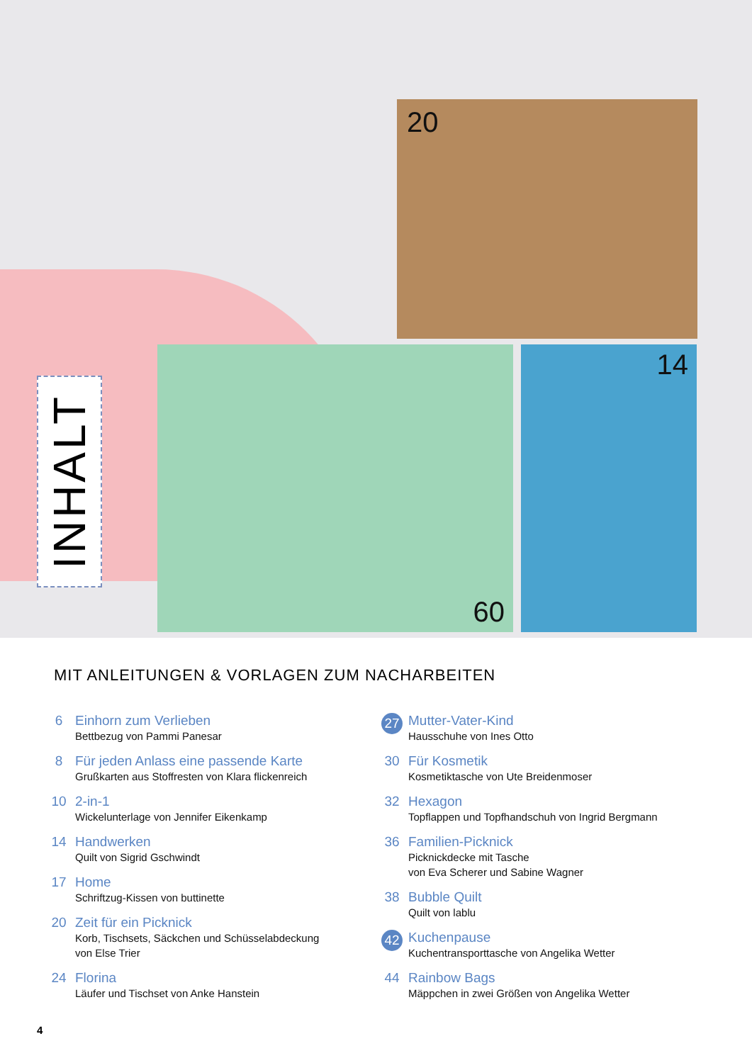20
60 14
INHALT
MIT ANLEITUNGEN & VORLAGEN ZUM NACHARBEITEN
6 Einhorn zum Verlieben
Bettbezug von Pammi Panesar
8 Für jeden Anlass eine passende Karte
Grußkarten aus Stoffresten von Klara flickenreich
10 2-in-1
Wickelunterlage von Jennifer Eikenkamp
14 Handwerken
Quilt von Sigrid Gschwindt
17 Home
Schriftzug-Kissen von buttinette
20 Zeit für ein Picknick
Korb, Tischsets, Säckchen und Schüsselabdeckung
von Else Trier
24 Florina
Läufer und Tischset von Anke Hanstein
27
Mutter-Vater-Kind
Hausschuhe von Ines Otto
30 Für Kosmetik
Kosmetiktasche von Ute Breidenmoser
32 Hexagon
Topflappen und Topfhandschuh von Ingrid Bergmann
36 Familien-Picknick
Picknickdecke mit Tasche
von Eva Scherer und Sabine Wagner
38 Bubble Quilt
Quilt von lablu
42
Kuchenpause
Kuchentransporttasche von Angelika Wetter
44 Rainbow Bags
Mäppchen in zwei Größen von Angelika Wetter
4